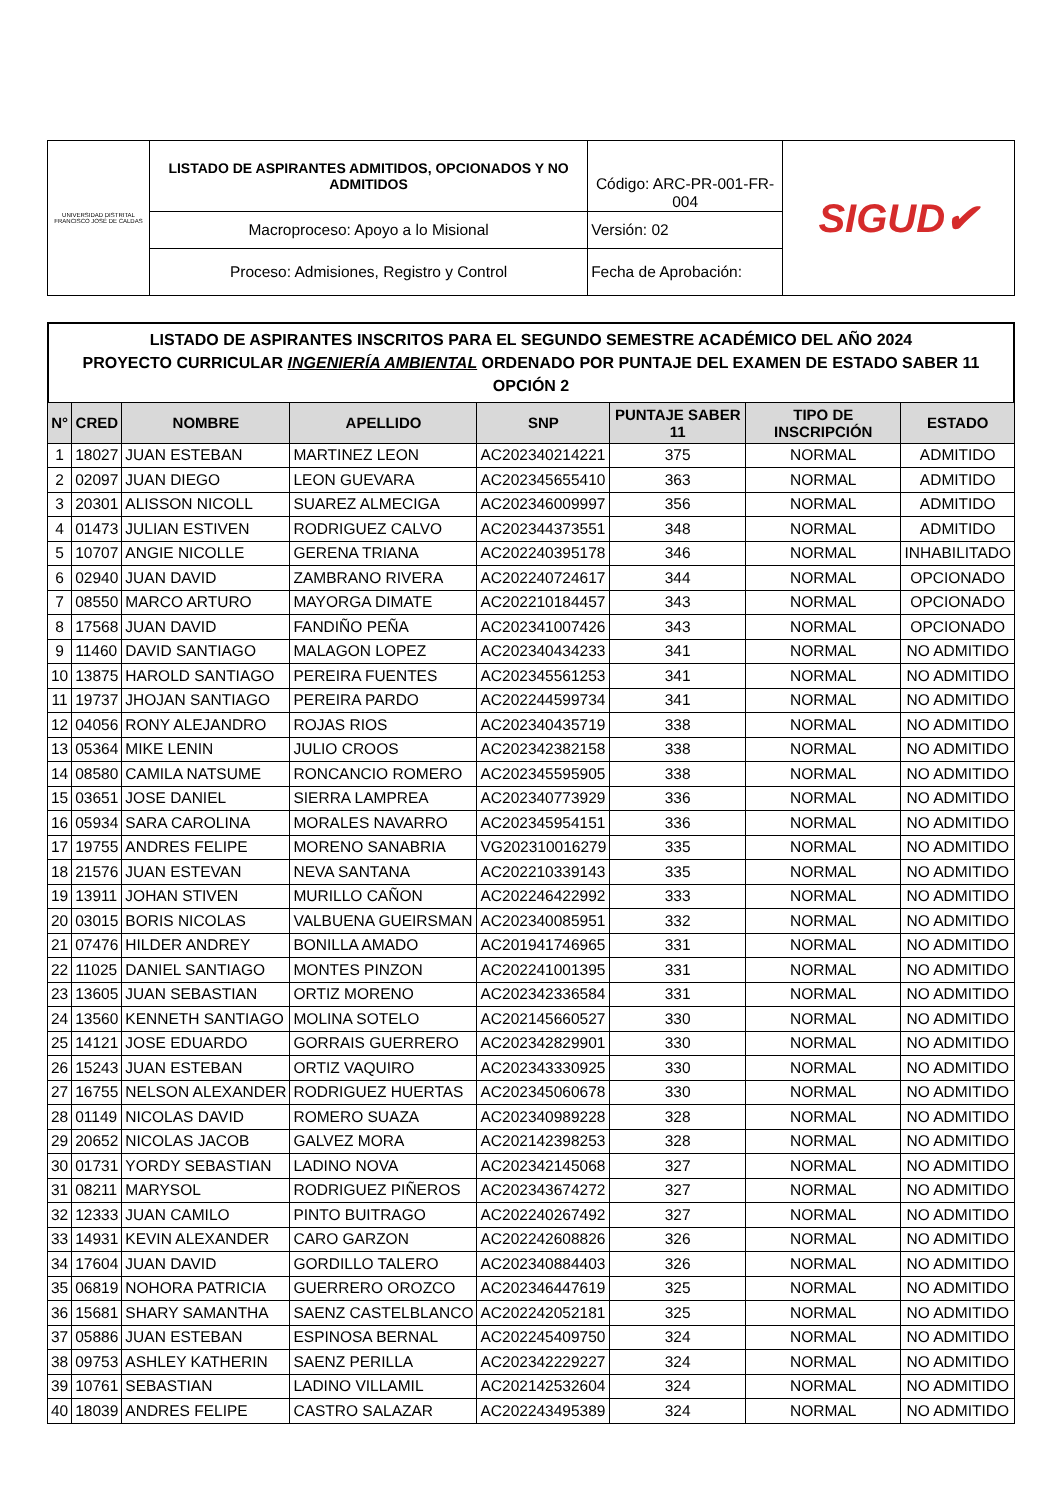| UNIVERSIDAD DISTRITAL FRANCISCO JOSÉ DE CALDAS | LISTADO DE ASPIRANTES ADMITIDOS, OPCIONADOS Y NO ADMITIDOS | Código: ARC-PR-001-FR-004 | SIGUD✔ |
| | Macroproceso: Apoyo a lo Misional | Versión: 02 | |
| | Proceso: Admisiones, Registro y Control | Fecha de Aprobación: | |
LISTADO DE ASPIRANTES INSCRITOS PARA EL SEGUNDO SEMESTRE ACADÉMICO DEL AÑO 2024
PROYECTO CURRICULAR INGENIERÍA AMBIENTAL ORDENADO POR PUNTAJE DEL EXAMEN DE ESTADO SABER 11 OPCIÓN 2
| N° | CRED | NOMBRE | APELLIDO | SNP | PUNTAJE SABER 11 | TIPO DE INSCRIPCIÓN | ESTADO |
| --- | --- | --- | --- | --- | --- | --- | --- |
| 1 | 18027 | JUAN ESTEBAN | MARTINEZ LEON | AC202340214221 | 375 | NORMAL | ADMITIDO |
| 2 | 02097 | JUAN DIEGO | LEON GUEVARA | AC202345655410 | 363 | NORMAL | ADMITIDO |
| 3 | 20301 | ALISSON NICOLL | SUAREZ ALMECIGA | AC202346009997 | 356 | NORMAL | ADMITIDO |
| 4 | 01473 | JULIAN ESTIVEN | RODRIGUEZ CALVO | AC202344373551 | 348 | NORMAL | ADMITIDO |
| 5 | 10707 | ANGIE NICOLLE | GERENA TRIANA | AC202240395178 | 346 | NORMAL | INHABILITADO |
| 6 | 02940 | JUAN DAVID | ZAMBRANO RIVERA | AC202240724617 | 344 | NORMAL | OPCIONADO |
| 7 | 08550 | MARCO ARTURO | MAYORGA DIMATE | AC202210184457 | 343 | NORMAL | OPCIONADO |
| 8 | 17568 | JUAN DAVID | FANDIÑO PEÑA | AC202341007426 | 343 | NORMAL | OPCIONADO |
| 9 | 11460 | DAVID SANTIAGO | MALAGON LOPEZ | AC202340434233 | 341 | NORMAL | NO ADMITIDO |
| 10 | 13875 | HAROLD SANTIAGO | PEREIRA FUENTES | AC202345561253 | 341 | NORMAL | NO ADMITIDO |
| 11 | 19737 | JHOJAN SANTIAGO | PEREIRA PARDO | AC202244599734 | 341 | NORMAL | NO ADMITIDO |
| 12 | 04056 | RONY ALEJANDRO | ROJAS RIOS | AC202340435719 | 338 | NORMAL | NO ADMITIDO |
| 13 | 05364 | MIKE LENIN | JULIO CROOS | AC202342382158 | 338 | NORMAL | NO ADMITIDO |
| 14 | 08580 | CAMILA NATSUME | RONCANCIO ROMERO | AC202345595905 | 338 | NORMAL | NO ADMITIDO |
| 15 | 03651 | JOSE DANIEL | SIERRA LAMPREA | AC202340773929 | 336 | NORMAL | NO ADMITIDO |
| 16 | 05934 | SARA CAROLINA | MORALES NAVARRO | AC202345954151 | 336 | NORMAL | NO ADMITIDO |
| 17 | 19755 | ANDRES FELIPE | MORENO SANABRIA | VG202310016279 | 335 | NORMAL | NO ADMITIDO |
| 18 | 21576 | JUAN ESTEVAN | NEVA SANTANA | AC202210339143 | 335 | NORMAL | NO ADMITIDO |
| 19 | 13911 | JOHAN STIVEN | MURILLO CAÑON | AC202246422992 | 333 | NORMAL | NO ADMITIDO |
| 20 | 03015 | BORIS NICOLAS | VALBUENA GUEIRSMAN | AC202340085951 | 332 | NORMAL | NO ADMITIDO |
| 21 | 07476 | HILDER ANDREY | BONILLA AMADO | AC201941746965 | 331 | NORMAL | NO ADMITIDO |
| 22 | 11025 | DANIEL SANTIAGO | MONTES PINZON | AC202241001395 | 331 | NORMAL | NO ADMITIDO |
| 23 | 13605 | JUAN SEBASTIAN | ORTIZ MORENO | AC202342336584 | 331 | NORMAL | NO ADMITIDO |
| 24 | 13560 | KENNETH SANTIAGO | MOLINA SOTELO | AC202145660527 | 330 | NORMAL | NO ADMITIDO |
| 25 | 14121 | JOSE EDUARDO | GORRAIS GUERRERO | AC202342829901 | 330 | NORMAL | NO ADMITIDO |
| 26 | 15243 | JUAN ESTEBAN | ORTIZ VAQUIRO | AC202343330925 | 330 | NORMAL | NO ADMITIDO |
| 27 | 16755 | NELSON ALEXANDER | RODRIGUEZ HUERTAS | AC202345060678 | 330 | NORMAL | NO ADMITIDO |
| 28 | 01149 | NICOLAS DAVID | ROMERO SUAZA | AC202340989228 | 328 | NORMAL | NO ADMITIDO |
| 29 | 20652 | NICOLAS JACOB | GALVEZ MORA | AC202142398253 | 328 | NORMAL | NO ADMITIDO |
| 30 | 01731 | YORDY SEBASTIAN | LADINO NOVA | AC202342145068 | 327 | NORMAL | NO ADMITIDO |
| 31 | 08211 | MARYSOL | RODRIGUEZ PIÑEROS | AC202343674272 | 327 | NORMAL | NO ADMITIDO |
| 32 | 12333 | JUAN CAMILO | PINTO BUITRAGO | AC202240267492 | 327 | NORMAL | NO ADMITIDO |
| 33 | 14931 | KEVIN ALEXANDER | CARO GARZON | AC202242608826 | 326 | NORMAL | NO ADMITIDO |
| 34 | 17604 | JUAN DAVID | GORDILLO TALERO | AC202340884403 | 326 | NORMAL | NO ADMITIDO |
| 35 | 06819 | NOHORA PATRICIA | GUERRERO OROZCO | AC202346447619 | 325 | NORMAL | NO ADMITIDO |
| 36 | 15681 | SHARY SAMANTHA | SAENZ CASTELBLANCO | AC202242052181 | 325 | NORMAL | NO ADMITIDO |
| 37 | 05886 | JUAN ESTEBAN | ESPINOSA BERNAL | AC202245409750 | 324 | NORMAL | NO ADMITIDO |
| 38 | 09753 | ASHLEY KATHERIN | SAENZ PERILLA | AC202342229227 | 324 | NORMAL | NO ADMITIDO |
| 39 | 10761 | SEBASTIAN | LADINO VILLAMIL | AC202142532604 | 324 | NORMAL | NO ADMITIDO |
| 40 | 18039 | ANDRES FELIPE | CASTRO SALAZAR | AC202243495389 | 324 | NORMAL | NO ADMITIDO |